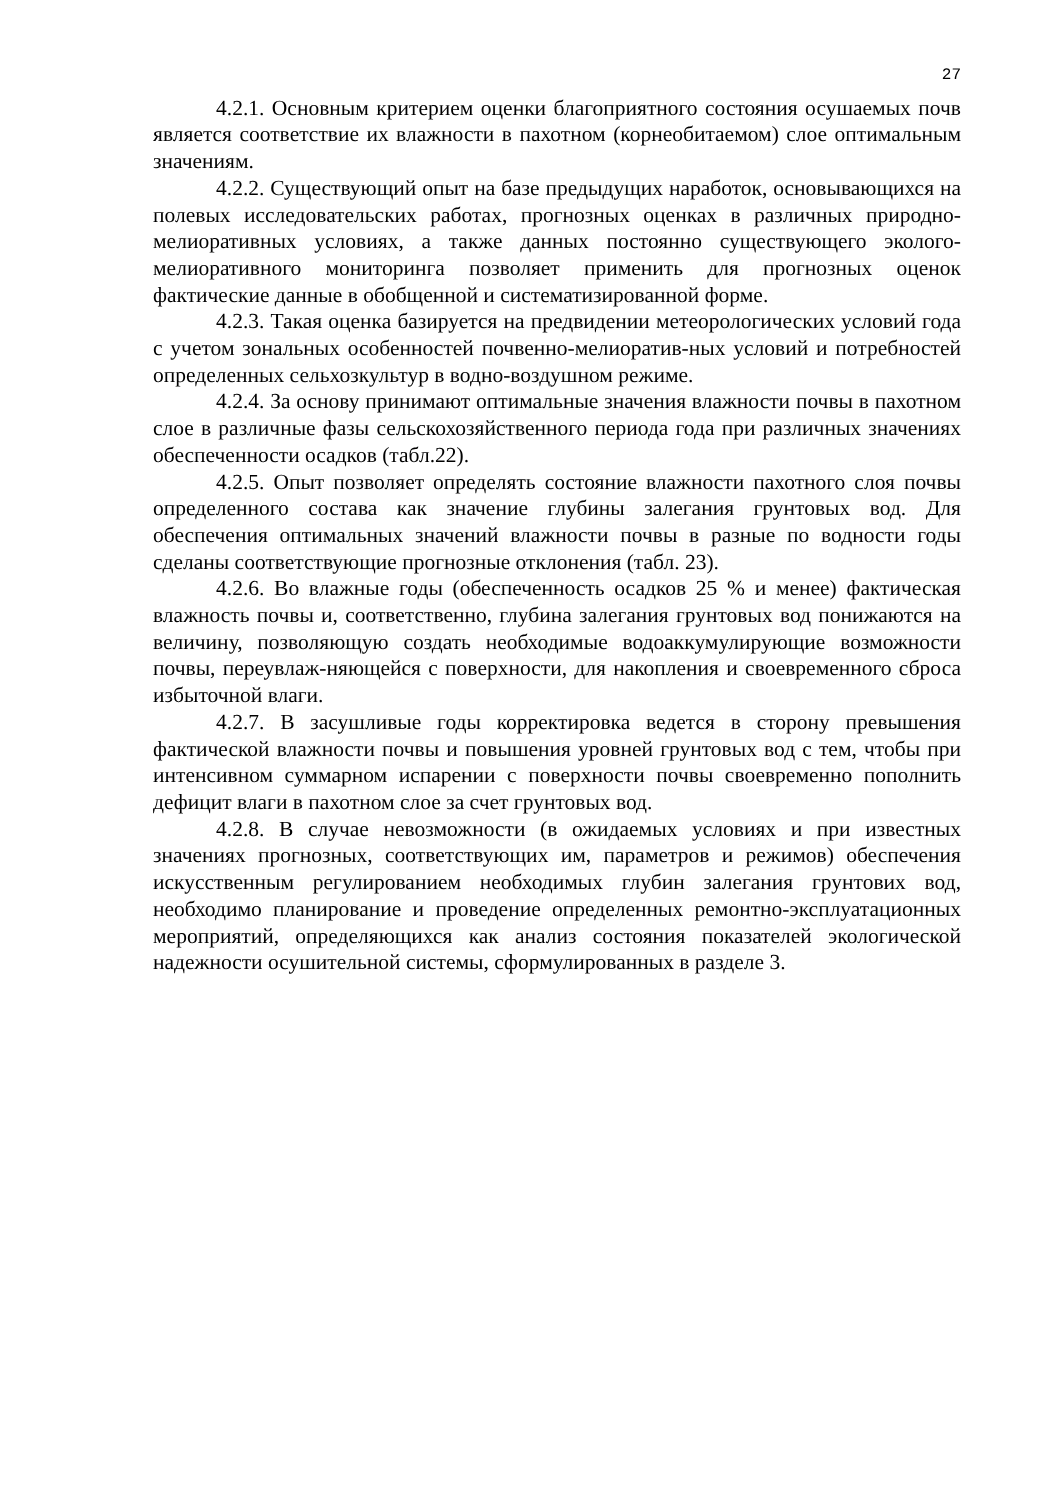27
4.2.1. Основным критерием оценки благоприятного состояния осушаемых почв является соответствие их влажности в пахотном (корнеобитаемом) слое оптимальным значениям.
4.2.2. Существующий опыт на базе предыдущих наработок, основывающихся на полевых исследовательских работах, прогнозных оценках в различных природно-мелиоративных условиях, а также данных постоянно существующего эколого-мелиоративного мониторинга позволяет применить для прогнозных оценок фактические данные в обобщенной и систематизированной форме.
4.2.3. Такая оценка базируется на предвидении метеорологических условий года с учетом зональных особенностей почвенно-мелиоратив-ных условий и потребностей определенных сельхозкультур в водно-воздушном режиме.
4.2.4. За основу принимают оптимальные значения влажности почвы в пахотном слое в различные фазы сельскохозяйственного периода года при различных значениях обеспеченности осадков (табл.22).
4.2.5. Опыт позволяет определять состояние влажности пахотного слоя почвы определенного состава как значение глубины залегания грунтовых вод. Для обеспечения оптимальных значений влажности почвы в разные по водности годы сделаны соответствующие прогнозные отклонения (табл. 23).
4.2.6. Во влажные годы (обеспеченность осадков 25 % и менее) фактическая влажность почвы и, соответственно, глубина залегания грунтовых вод понижаются на величину, позволяющую создать необходимые водоаккумулирующие возможности почвы, переувлаж-няющейся с поверхности, для накопления и своевременного сброса избыточной влаги.
4.2.7. В засушливые годы корректировка ведется в сторону превышения фактической влажности почвы и повышения уровней грунтовых вод с тем, чтобы при интенсивном суммарном испарении с поверхности почвы своевременно пополнить дефицит влаги в пахотном слое за счет грунтовых вод.
4.2.8. В случае невозможности (в ожидаемых условиях и при известных значениях прогнозных, соответствующих им, параметров и режимов) обеспечения искусственным регулированием необходимых глубин залегания грунтових вод, необходимо планирование и проведение определенных ремонтно-эксплуатационных мероприятий, определяющихся как анализ состояния показателей экологической надежности осушительной системы, сформулированных в разделе 3.